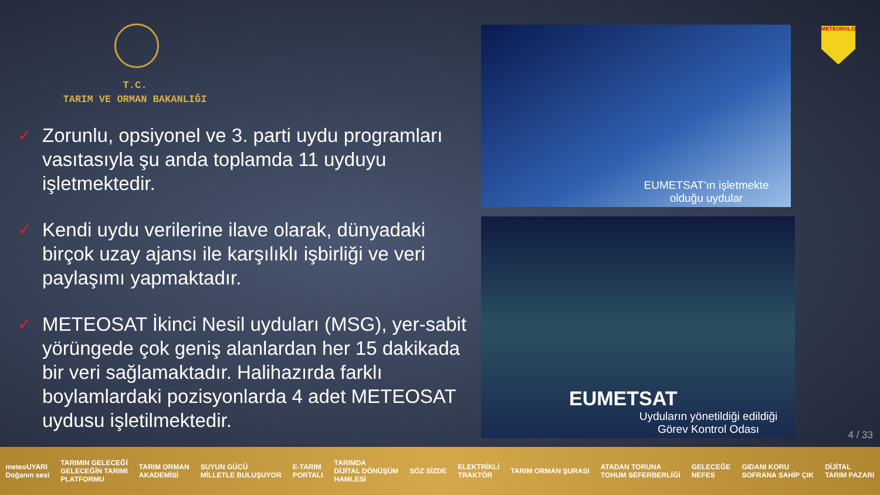T.C.
TARIM VE ORMAN BAKANLIĞI
✓ Zorunlu, opsiyonel ve 3. parti uydu programları vasıtasıyla şu anda toplamda 11 uyduyu işletmektedir.
✓ Kendi uydu verilerine ilave olarak, dünyadaki birçok uzay ajansı ile karşılıklı işbirliği ve veri paylaşımı yapmaktadır.
✓ METEOSAT İkinci Nesil uyduları (MSG), yer-sabit yörüngede çok geniş alanlardan her 15 dakikada bir veri sağlamaktadır. Halihazırda farklı boylamlardaki pozisyonlarda 4 adet METEOSAT uydusu işletilmektedir.
EUMETSAT’ın işletmekte
olduğu uydular
EUMETSAT
Uyduların yönetildiği edildiği
Görev Kontrol Odası
METEOROLOJİ
4 / 33
meteoUYARI
Doğanın sesi TARIMIN GELECEĞİ
GELECEĞİN TARIMI
PLATFORMU TARIM ORMAN
AKADEMİSİ SUYUN GÜCÜ
MİLLETLE BULUŞUYOR E-TARIM
PORTALI TARIMDA
DİJİTAL DÖNÜŞÜM
HAMLESİ SÖZ SİZDE ELEKTRİKLİ
TRAKTÖR TARIM ORMAN ŞURASI ATADAN TORUNA
TOHUM SEFERBERLİĞİ GELECEĞE
NEFES GIDANI KORU
SOFRANA SAHİP ÇIK DİJİTAL
TARIM PAZARI